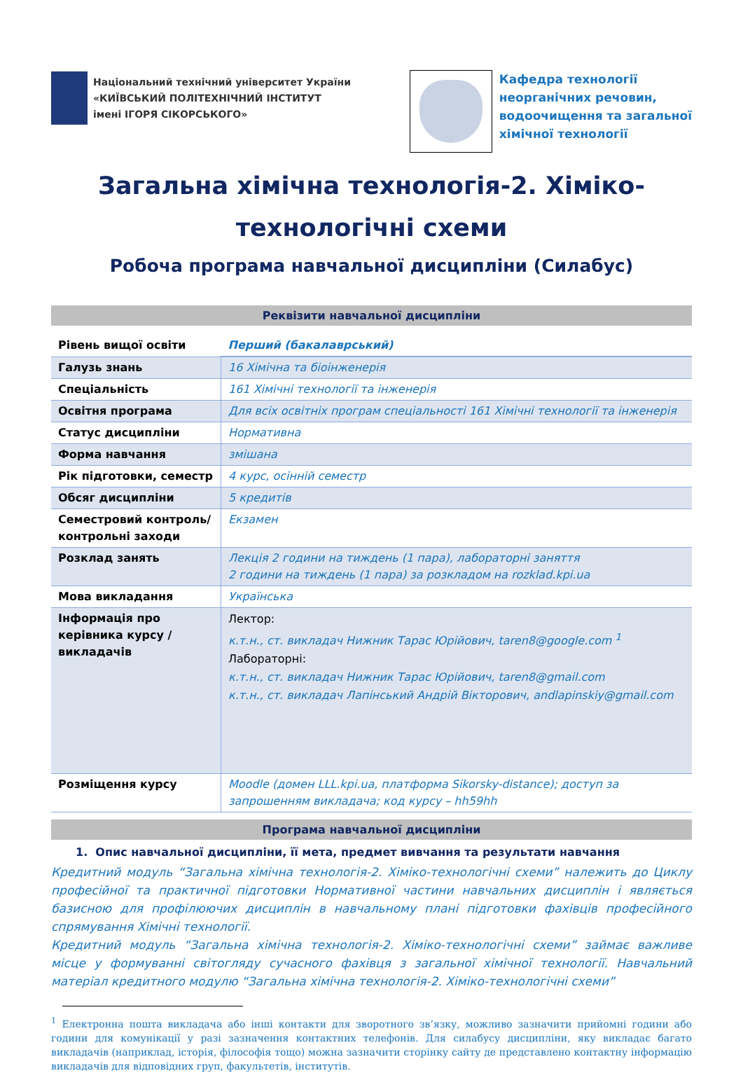Національний технічний університет України
«КИЇВСЬКИЙ ПОЛІТЕХНІЧНИЙ ІНСТИТУТ
імені ІГОРЯ СІКОРСЬКОГО»
Кафедра технології
неорганічних речовин,
водоочищення та загальної
хімічної технології
Загальна хімічна технологія-2. Хіміко-технологічні схеми
Робоча програма навчальної дисципліни (Силабус)
Реквізити навчальної дисципліни
| Рівень вищої освіти | Перший (бакалаврський) |
| Галузь знань | 16 Хімічна та біоінженерія |
| Спеціальність | 161 Хімічні технології та інженерія |
| Освітня програма | Для всіх освітніх програм спеціальності 161 Хімічні технології та інженерія |
| Статус дисципліни | Нормативна |
| Форма навчання | змішана |
| Рік підготовки, семестр | 4 курс, осінній семестр |
| Обсяг дисципліни | 5 кредитів |
| Семестровий контроль/ контрольні заходи | Екзамен |
| Розклад занять | Лекція 2 години на тиждень (1 пара), лабораторні заняття 2 години на тиждень (1 пара) за розкладом на rozklad.kpi.ua |
| Мова викладання | Українська |
| Інформація про керівника курсу / викладачів | Лектор: к.т.н., ст. викладач Нижник Тарас Юрійович, taren8@google.com <sup>1</sup> Лабораторні: к.т.н., ст. викладач Нижник Тарас Юрійович, taren8@gmail.com к.т.н., ст. викладач Лапінський Андрій Вікторович, andlapinskiy@gmail.com |
| Розміщення курсу | Moodle (домен LLL.kpi.ua, платформа Sikorsky-distance); доступ за запрошенням викладача; код курсу – hh59hh |
Програма навчальної дисципліни
1. Опис навчальної дисципліни, її мета, предмет вивчання та результати навчання
Кредитний модуль “Загальна хімічна технологія-2. Хіміко-технологічні схеми” належить до Циклу професійної та практичної підготовки Нормативної частини навчальних дисциплін і являється базисною для профілюючих дисциплін в навчальному плані підготовки фахівців професійного спрямування Хімічні технології.
Кредитний модуль “Загальна хімічна технологія-2. Хіміко-технологічні схеми” займає важливе місце у формуванні світогляду сучасного фахівця з загальної хімічної технології. Навчальний матеріал кредитного модулю “Загальна хімічна технологія-2. Хіміко-технологічні схеми”
<sup>1</sup> Електронна пошта викладача або інші контакти для зворотного зв’язку, можливо зазначити прийомні години або години для комунікації у разі зазначення контактних телефонів. Для силабусу дисципліни, яку викладає багато викладачів (наприклад, історія, філософія тощо) можна зазначити сторінку сайту де представлено контактну інформацію викладачів для відповідних груп, факультетів, інститутів.